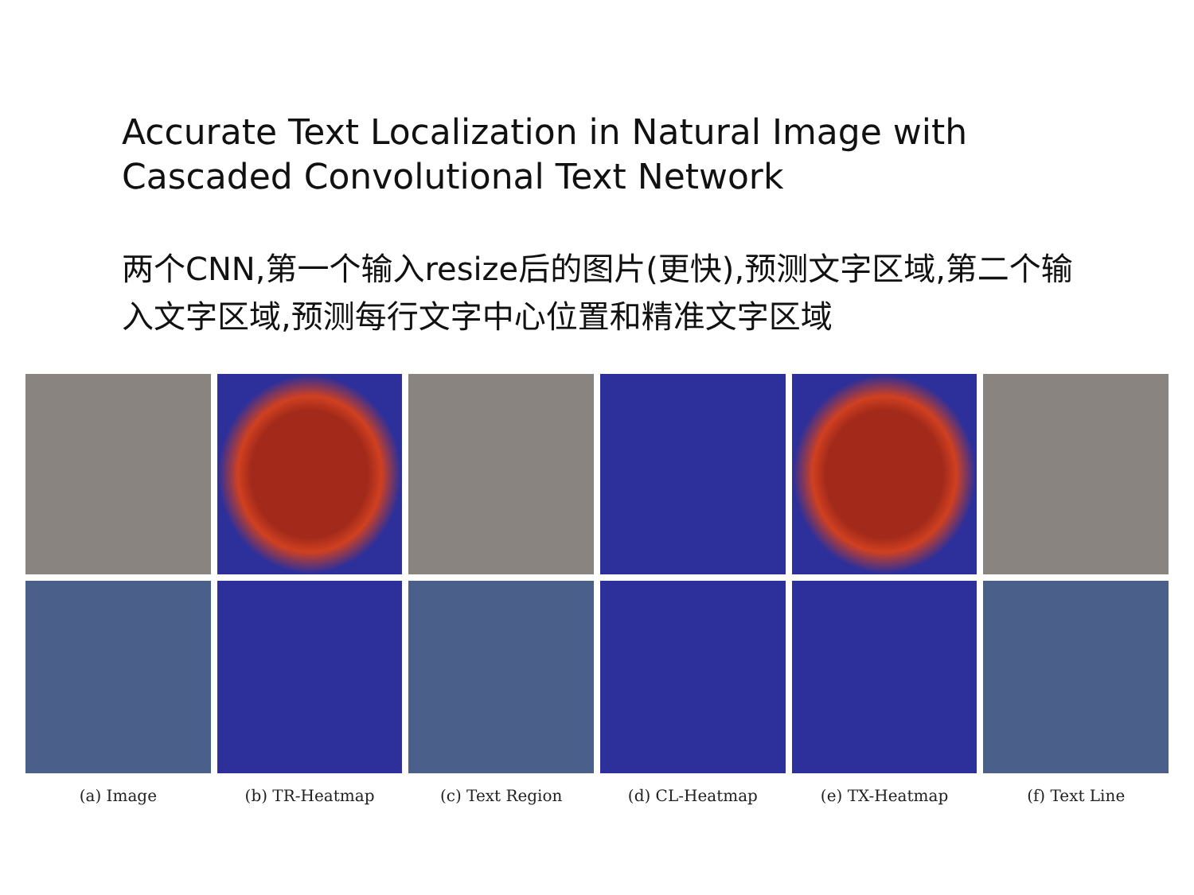Accurate Text Localization in Natural Image with
Cascaded Convolutional Text Network
两个CNN,第一个输入resize后的图片(更快),预测文字区域,第二个输入文字区域,预测每行文字中心位置和精准文字区域
(a) Image (b) TR-Heatmap (c) Text Region (d) CL-Heatmap (e) TX-Heatmap (f) Text Line